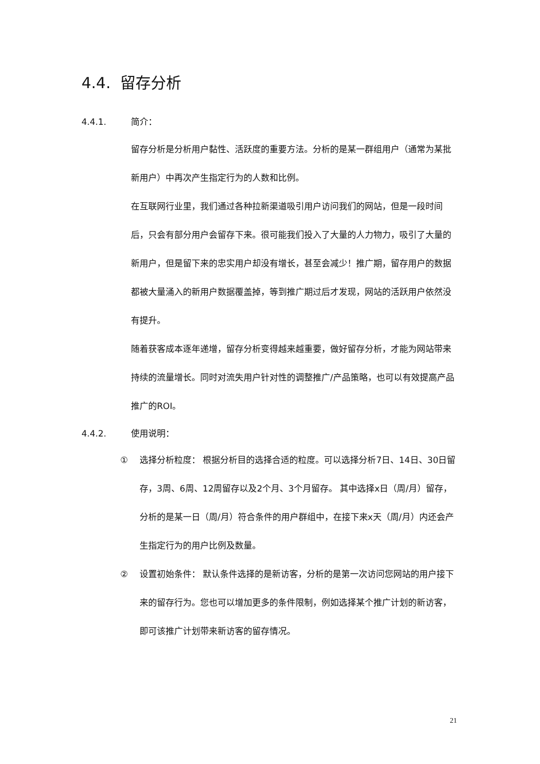4.4. 留存分析
4.4.1. 简介：
留存分析是分析用户黏性、活跃度的重要方法。分析的是某一群组用户（通常为某批新用户）中再次产生指定行为的人数和比例。
在互联网行业里，我们通过各种拉新渠道吸引用户访问我们的网站，但是一段时间后，只会有部分用户会留存下来。很可能我们投入了大量的人力物力，吸引了大量的新用户，但是留下来的忠实用户却没有增长，甚至会减少！推广期，留存用户的数据都被大量涌入的新用户数据覆盖掉，等到推广期过后才发现，网站的活跃用户依然没有提升。
随着获客成本逐年递增，留存分析变得越来越重要，做好留存分析，才能为网站带来持续的流量增长。同时对流失用户针对性的调整推广/产品策略，也可以有效提高产品推广的ROI。
4.4.2. 使用说明：
① 选择分析粒度： 根据分析目的选择合适的粒度。可以选择分析7日、14日、30日留存，3周、6周、12周留存以及2个月、3个月留存。 其中选择x日（周/月）留存，分析的是某一日（周/月）符合条件的用户群组中，在接下来x天（周/月）内还会产生指定行为的用户比例及数量。
② 设置初始条件： 默认条件选择的是新访客，分析的是第一次访问您网站的用户接下来的留存行为。您也可以增加更多的条件限制，例如选择某个推广计划的新访客，即可该推广计划带来新访客的留存情况。
21